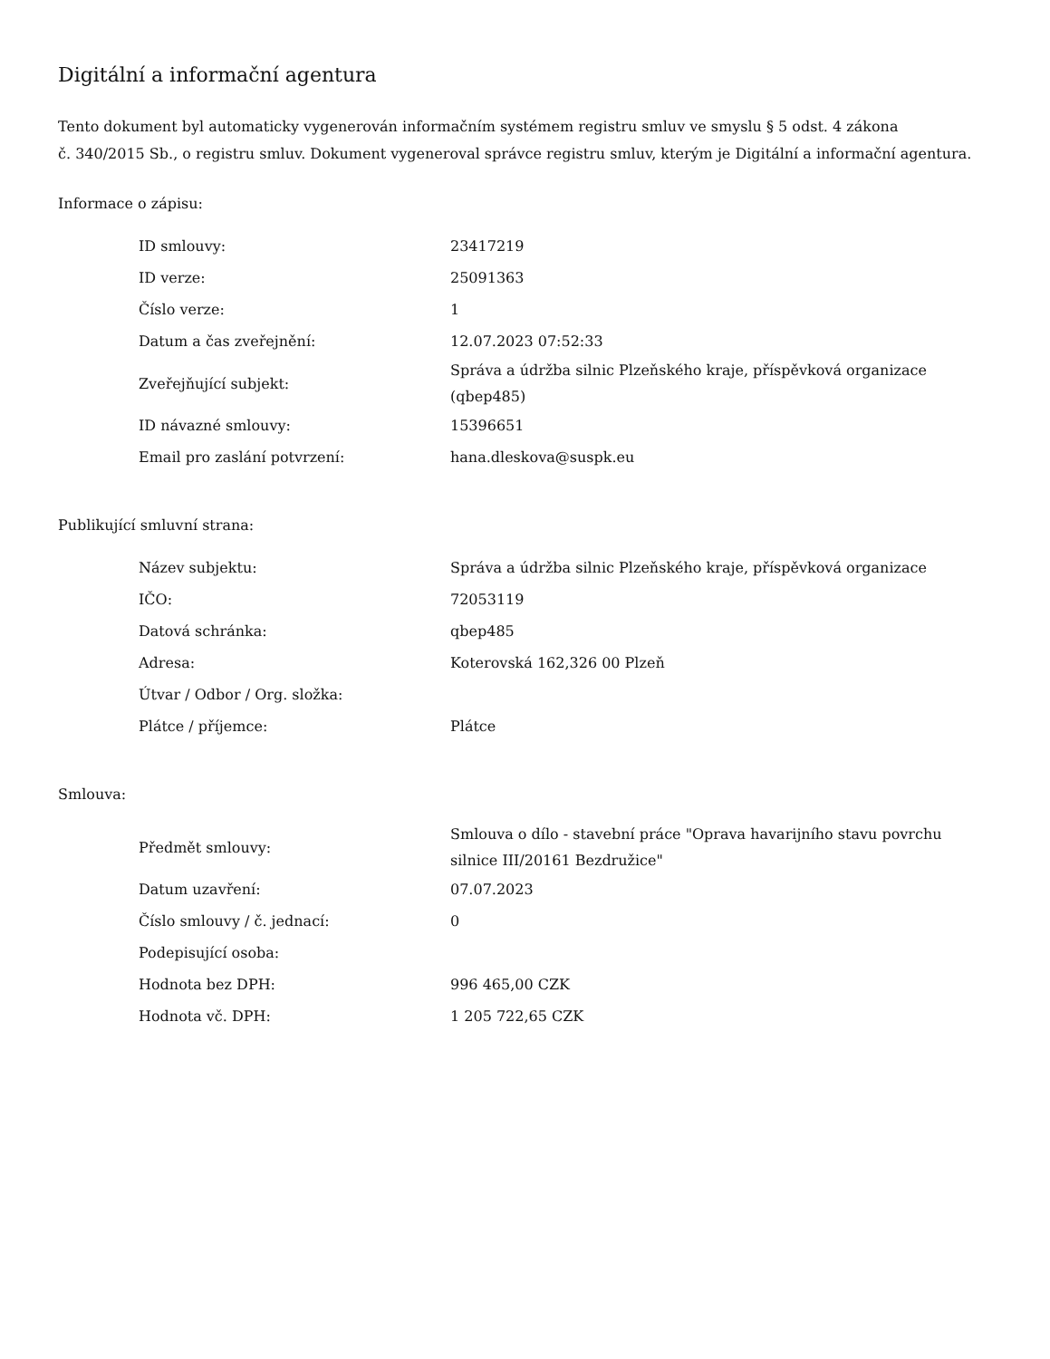Digitální a informační agentura
Tento dokument byl automaticky vygenerován informačním systémem registru smluv ve smyslu § 5 odst. 4 zákona
č. 340/2015 Sb., o registru smluv. Dokument vygeneroval správce registru smluv, kterým je Digitální a informační agentura.
Informace o zápisu:
| ID smlouvy: | 23417219 |
| ID verze: | 25091363 |
| Číslo verze: | 1 |
| Datum a čas zveřejnění: | 12.07.2023 07:52:33 |
| Zveřejňující subjekt: | Správa a údržba silnic Plzeňského kraje, příspěvková organizace (qbep485) |
| ID návazné smlouvy: | 15396651 |
| Email pro zaslání potvrzení: | hana.dleskova@suspk.eu |
Publikující smluvní strana:
| Název subjektu: | Správa a údržba silnic Plzeňského kraje, příspěvková organizace |
| IČO: | 72053119 |
| Datová schránka: | qbep485 |
| Adresa: | Koterovská 162,326 00 Plzeň |
| Útvar / Odbor / Org. složka: | |
| Plátce / příjemce: | Plátce |
Smlouva:
| Předmět smlouvy: | Smlouva o dílo - stavební práce "Oprava havarijního stavu povrchu silnice III/20161 Bezdružice" |
| Datum uzavření: | 07.07.2023 |
| Číslo smlouvy / č. jednací: | 0 |
| Podepisující osoba: | |
| Hodnota bez DPH: | 996 465,00 CZK |
| Hodnota vč. DPH: | 1 205 722,65 CZK |